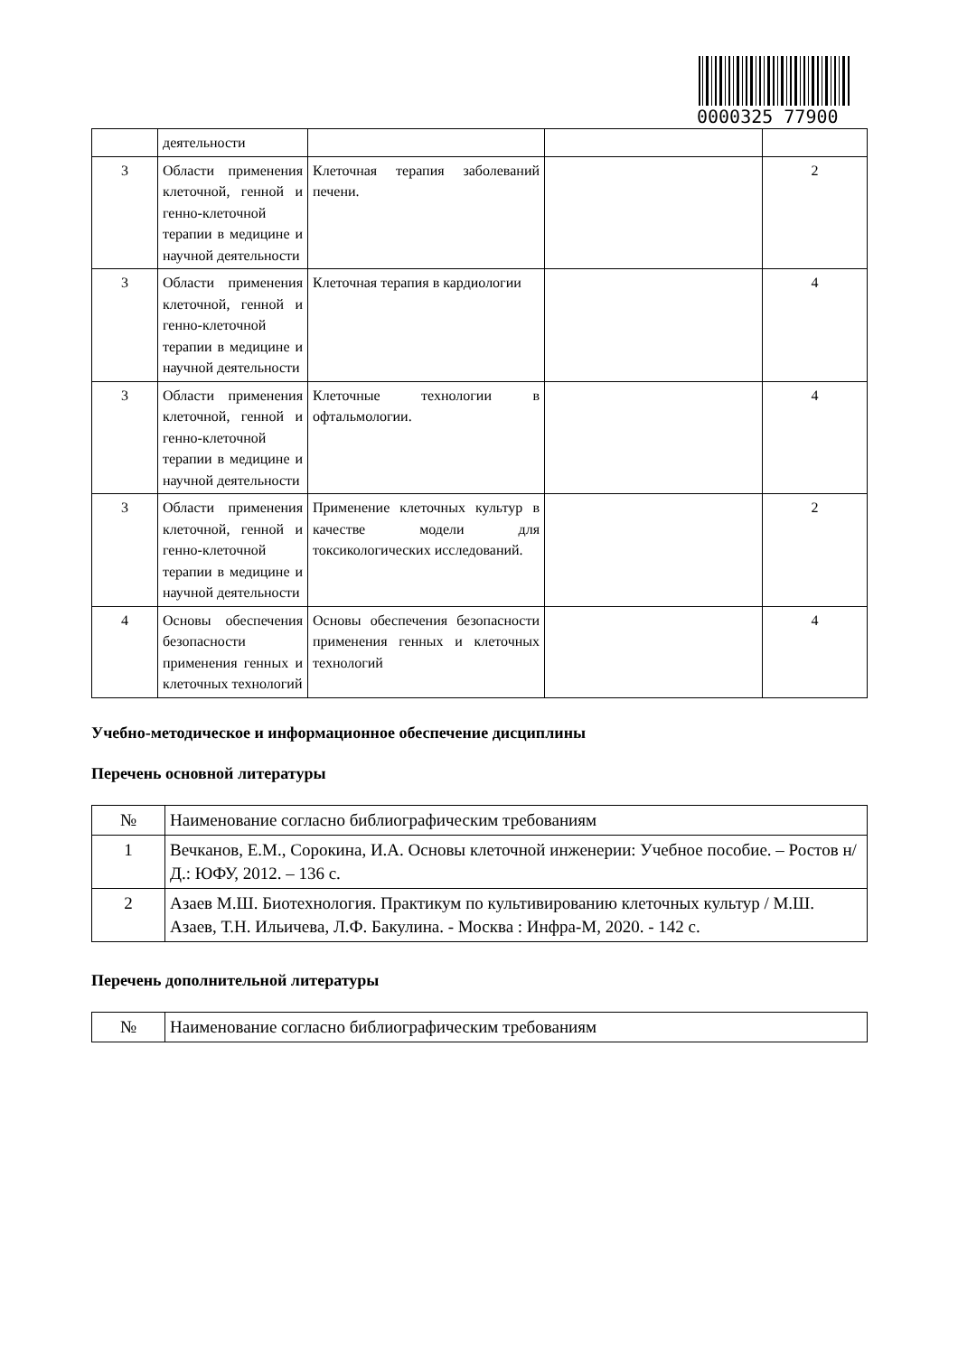0000325 77900
| | деятельности | | | |
| 3 | Области применения клеточной, генной и генно-клеточной терапии в медицине и научной деятельности | Клеточная терапия заболеваний печени. | | 2 |
| 3 | Области применения клеточной, генной и генно-клеточной терапии в медицине и научной деятельности | Клеточная терапия в кардиологии | | 4 |
| 3 | Области применения клеточной, генной и генно-клеточной терапии в медицине и научной деятельности | Клеточные технологии в офтальмологии. | | 4 |
| 3 | Области применения клеточной, генной и генно-клеточной терапии в медицине и научной деятельности | Применение клеточных культур в качестве модели для токсикологических исследований. | | 2 |
| 4 | Основы обеспечения безопасности применения генных и клеточных технологий | Основы обеспечения безопасности применения генных и клеточных технологий | | 4 |
Учебно-методическое и информационное обеспечение дисциплины
Перечень основной литературы
| № | Наименование согласно библиографическим требованиям |
| --- | --- |
| 1 | Вечканов, Е.М., Сорокина, И.А. Основы клеточной инженерии: Учебное пособие. – Ростов н/Д.: ЮФУ, 2012. – 136 с. |
| 2 | Азаев М.Ш. Биотехнология. Практикум по культивированию клеточных культур / М.Ш. Азаев, Т.Н. Ильичева, Л.Ф. Бакулина. - Москва : Инфра-М, 2020. - 142 с. |
Перечень дополнительной литературы
| № | Наименование согласно библиографическим требованиям |
| --- | --- |